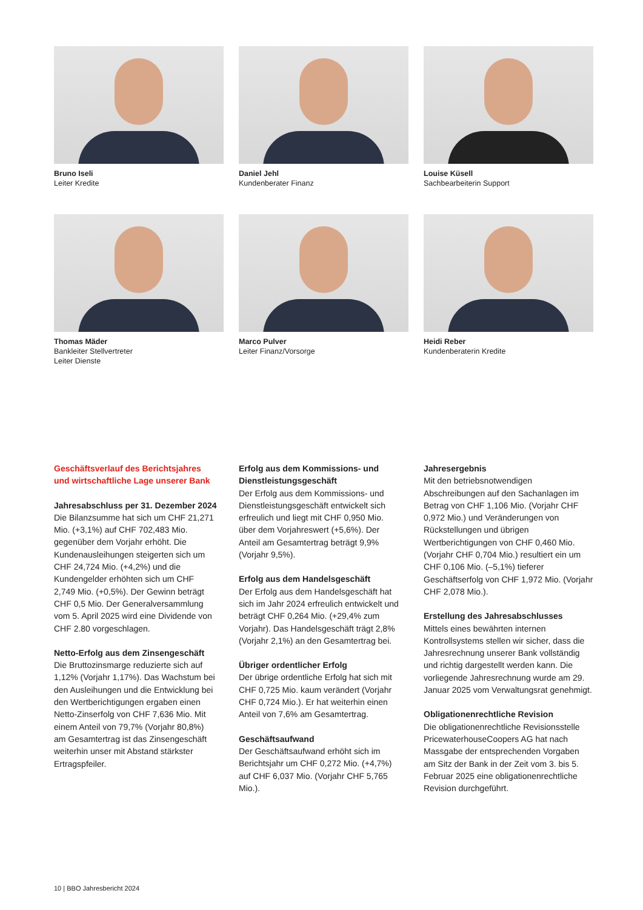Bruno Iseli
Leiter Kredite
Daniel Jehl
Kundenberater Finanz
Louise Küsell
Sachbearbeiterin Support
Thomas Mäder
Bankleiter Stellvertreter
Leiter Dienste
Marco Pulver
Leiter Finanz/Vorsorge
Heidi Reber
Kundenberaterin Kredite
Geschäftsverlauf des Berichtsjahres und wirtschaftliche Lage unserer Bank
Jahresabschluss per 31. Dezember 2024
Die Bilanzsumme hat sich um CHF 21,271 Mio. (+3,1%) auf CHF 702,483 Mio. gegenüber dem Vorjahr erhöht. Die Kundenausleihungen steigerten sich um CHF 24,724 Mio. (+4,2%) und die Kundengelder erhöhten sich um CHF 2,749 Mio. (+0,5%). Der Gewinn beträgt CHF 0,5 Mio. Der Generalversammlung vom 5. April 2025 wird eine Dividende von CHF 2.80 vorgeschlagen.
Netto-Erfolg aus dem Zinsengeschäft
Die Bruttozinsmarge reduzierte sich auf 1,12% (Vorjahr 1,17%). Das Wachstum bei den Ausleihungen und die Entwicklung bei den Wertberichtigungen ergaben einen Netto-Zinserfolg von CHF 7,636 Mio. Mit einem Anteil von 79,7% (Vorjahr 80,8%) am Gesamtertrag ist das Zinsengeschäft weiterhin unser mit Abstand stärkster Ertragspfeiler.
Erfolg aus dem Kommissions- und Dienstleistungsgeschäft
Der Erfolg aus dem Kommissions- und Dienstleistungsgeschäft entwickelt sich erfreulich und liegt mit CHF 0,950 Mio. über dem Vorjahreswert (+5,6%). Der Anteil am Gesamtertrag beträgt 9,9% (Vorjahr 9,5%).
Erfolg aus dem Handelsgeschäft
Der Erfolg aus dem Handelsgeschäft hat sich im Jahr 2024 erfreulich entwickelt und beträgt CHF 0,264 Mio. (+29,4% zum Vorjahr). Das Handelsgeschäft trägt 2,8% (Vorjahr 2,1%) an den Gesamtertrag bei.
Übriger ordentlicher Erfolg
Der übrige ordentliche Erfolg hat sich mit CHF 0,725 Mio. kaum verändert (Vorjahr CHF 0,724 Mio.). Er hat weiterhin einen Anteil von 7,6% am Gesamtertrag.
Geschäftsaufwand
Der Geschäftsaufwand erhöht sich im Berichtsjahr um CHF 0,272 Mio. (+4,7%) auf CHF 6,037 Mio. (Vorjahr CHF 5,765 Mio.).
Jahresergebnis
Mit den betriebsnotwendigen Abschreibungen auf den Sachanlagen im Betrag von CHF 1,106 Mio. (Vorjahr CHF 0,972 Mio.) und Veränderungen von Rückstellungen und übrigen Wertberichtigungen von CHF 0,460 Mio. (Vorjahr CHF 0,704 Mio.) resultiert ein um CHF 0,106 Mio. (–5,1%) tieferer Geschäftserfolg von CHF 1,972 Mio. (Vorjahr CHF 2,078 Mio.).
Erstellung des Jahresabschlusses
Mittels eines bewährten internen Kontrollsystems stellen wir sicher, dass die Jahresrechnung unserer Bank vollständig und richtig dargestellt werden kann. Die vorliegende Jahresrechnung wurde am 29. Januar 2025 vom Verwaltungsrat genehmigt.
Obligationenrechtliche Revision
Die obligationenrechtliche Revisionsstelle PricewaterhouseCoopers AG hat nach Massgabe der entsprechenden Vorgaben am Sitz der Bank in der Zeit vom 3. bis 5. Februar 2025 eine obligationenrechtliche Revision durchgeführt.
10 | BBO Jahresbericht 2024